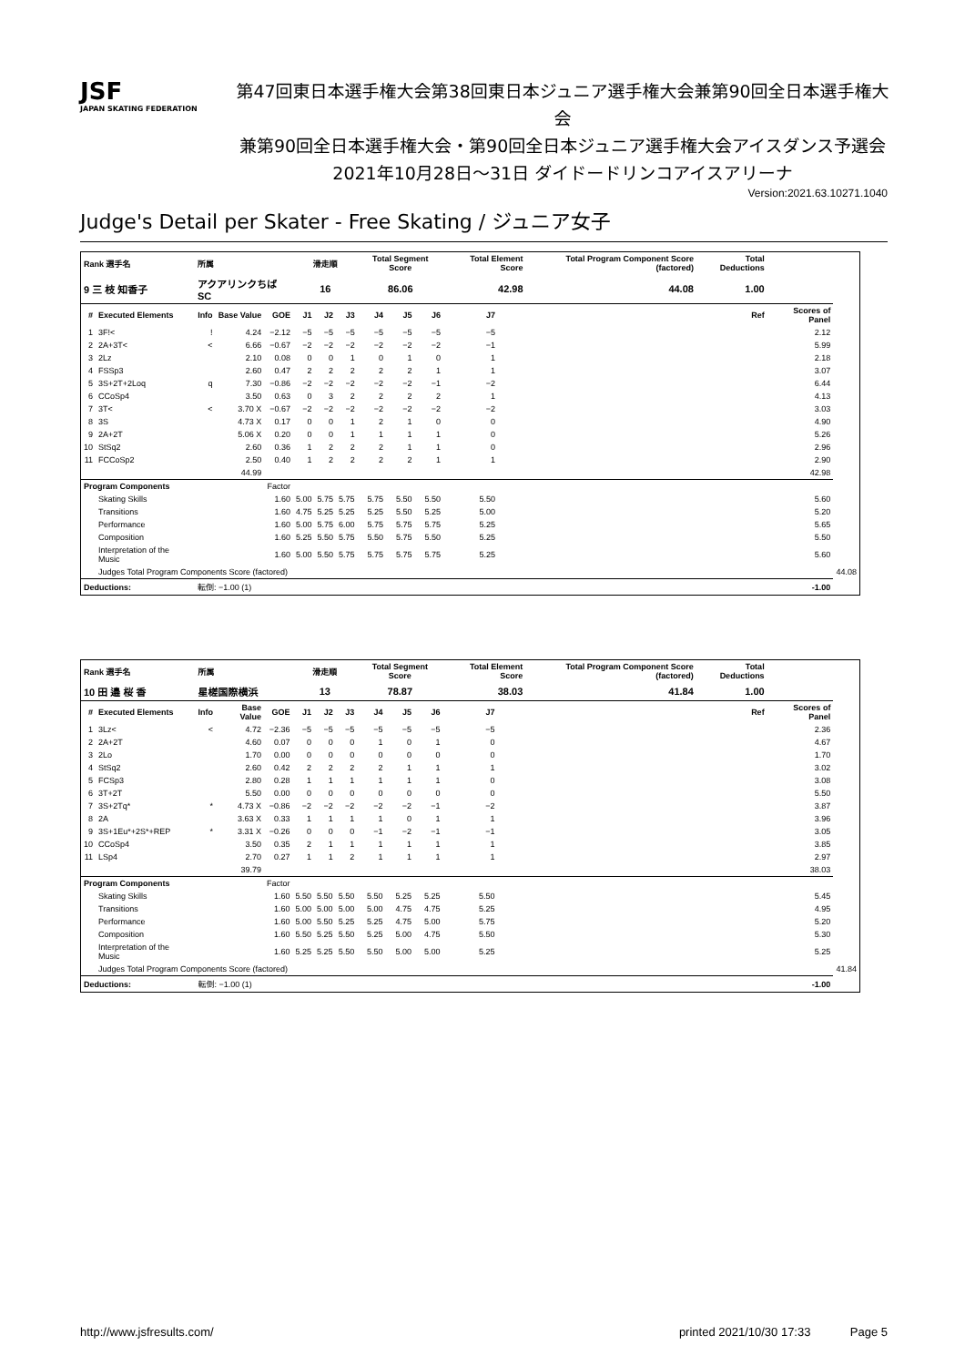JSF
JAPAN SKATING FEDERATION
第47回東日本選手権大会第38回東日本ジュニア選手権大会兼第90回全日本選手権大会
兼第90回全日本選手権大会・第90回全日本ジュニア選手権大会アイスダンス予選会
2021年10月28日～31日 ダイドードリンコアイスアリーナ
Version:2021.63.10271.1040
Judge's Detail per Skater - Free Skating / ジュニア女子
| Rank 選手名 | | 所属 | | | 滑走順 | | | Total Segment Score | | | Total Element Score | | | Total Program Component Score (factored) | | Total Deductions | | |
| --- | --- | --- | --- | --- | --- | --- | --- | --- | --- | --- | --- | --- | --- | --- | --- | --- | --- | --- |
| 9 三 枝 知香子 | | アクアリンクちばSC | | | 16 | | | 86.06 | | | 42.98 | | | 44.08 | | 1.00 | | |
| # | Executed Elements | Info | Base Value | GOE | J1 | J2 | J3 | J4 | J5 | J6 | J7 | | | | | Ref | Scores of Panel | |
| 1 | 3F!< | ! | 4.24 | −2.12 | −5 | −5 | −5 | −5 | −5 | −5 | −5 | | | | | | 2.12 | |
| 2 | 2A+3T< | < | 6.66 | −0.67 | −2 | −2 | −2 | −2 | −2 | −2 | −1 | | | | | | 5.99 | |
| 3 | 2Lz | | 2.10 | 0.08 | 0 | 0 | 1 | 0 | 1 | 0 | 1 | | | | | | 2.18 | |
| 4 | FSSp3 | | 2.60 | 0.47 | 2 | 2 | 2 | 2 | 2 | 1 | 1 | | | | | | 3.07 | |
| 5 | 3S+2T+2Loq | q | 7.30 | −0.86 | −2 | −2 | −2 | −2 | −2 | −1 | −2 | | | | | | 6.44 | |
| 6 | CCoSp4 | | 3.50 | 0.63 | 0 | 3 | 2 | 2 | 2 | 2 | 1 | | | | | | 4.13 | |
| 7 | 3T< | < | 3.70 X | −0.67 | −2 | −2 | −2 | −2 | −2 | −2 | −2 | | | | | | 3.03 | |
| 8 | 3S | | 4.73 X | 0.17 | 0 | 0 | 1 | 2 | 1 | 0 | 0 | | | | | | 4.90 | |
| 9 | 2A+2T | | 5.06 X | 0.20 | 0 | 0 | 1 | 1 | 1 | 1 | 0 | | | | | | 5.26 | |
| 10 | StSq2 | | 2.60 | 0.36 | 1 | 2 | 2 | 2 | 1 | 1 | 0 | | | | | | 2.96 | |
| 11 | FCCoSp2 | | 2.50 | 0.40 | 1 | 2 | 2 | 2 | 2 | 1 | 1 | | | | | | 2.90 | |
| | | | 44.99 | | | | | | | | | | | | | | 42.98 | |
| Program Components | | | | Factor | | | | | | | | | | | | | | |
| | Skating Skills | | | 1.60 | 5.00 | 5.75 | 5.75 | 5.75 | 5.50 | 5.50 | 5.50 | | | | | | 5.60 | |
| | Transitions | | | 1.60 | 4.75 | 5.25 | 5.25 | 5.25 | 5.50 | 5.25 | 5.00 | | | | | | 5.20 | |
| | Performance | | | 1.60 | 5.00 | 5.75 | 6.00 | 5.75 | 5.75 | 5.75 | 5.25 | | | | | | 5.65 | |
| | Composition | | | 1.60 | 5.25 | 5.50 | 5.75 | 5.50 | 5.75 | 5.50 | 5.25 | | | | | | 5.50 | |
| | Interpretation of the Music | | | 1.60 | 5.00 | 5.50 | 5.75 | 5.75 | 5.75 | 5.75 | 5.25 | | | | | | 5.60 | |
| | Judges Total Program Components Score (factored) | | | | | | | | | | | | | | | | | 44.08 |
| Deductions: | | 転倒: −1.00 (1) | | | | | | | | | | | | | | | -1.00 | |
| Rank 選手名 | | 所属 | | | 滑走順 | | | Total Segment Score | | | Total Element Score | | | Total Program Component Score (factored) | | Total Deductions | | |
| --- | --- | --- | --- | --- | --- | --- | --- | --- | --- | --- | --- | --- | --- | --- | --- | --- | --- | --- |
| 10 田 邉 桜 香 | | 星槎国際横浜 | | | 13 | | | 78.87 | | | 38.03 | | | 41.84 | | 1.00 | | |
| # | Executed Elements | Info | Base Value | GOE | J1 | J2 | J3 | J4 | J5 | J6 | J7 | | | | | Ref | Scores of Panel | |
| 1 | 3Lz< | < | 4.72 | −2.36 | −5 | −5 | −5 | −5 | −5 | −5 | −5 | | | | | | 2.36 | |
| 2 | 2A+2T | | 4.60 | 0.07 | 0 | 0 | 0 | 1 | 0 | 1 | 0 | | | | | | 4.67 | |
| 3 | 2Lo | | 1.70 | 0.00 | 0 | 0 | 0 | 0 | 0 | 0 | 0 | | | | | | 1.70 | |
| 4 | StSq2 | | 2.60 | 0.42 | 2 | 2 | 2 | 2 | 1 | 1 | 1 | | | | | | 3.02 | |
| 5 | FCSp3 | | 2.80 | 0.28 | 1 | 1 | 1 | 1 | 1 | 1 | 0 | | | | | | 3.08 | |
| 6 | 3T+2T | | 5.50 | 0.00 | 0 | 0 | 0 | 0 | 0 | 0 | 0 | | | | | | 5.50 | |
| 7 | 3S+2Tq* | * | 4.73 X | −0.86 | −2 | −2 | −2 | −2 | −2 | −1 | −2 | | | | | | 3.87 | |
| 8 | 2A | | 3.63 X | 0.33 | 1 | 1 | 1 | 1 | 0 | 1 | 1 | | | | | | 3.96 | |
| 9 | 3S+1Eu*+2S*+REP | * | 3.31 X | −0.26 | 0 | 0 | 0 | −1 | −2 | −1 | −1 | | | | | | 3.05 | |
| 10 | CCoSp4 | | 3.50 | 0.35 | 2 | 1 | 1 | 1 | 1 | 1 | 1 | | | | | | 3.85 | |
| 11 | LSp4 | | 2.70 | 0.27 | 1 | 1 | 2 | 1 | 1 | 1 | 1 | | | | | | 2.97 | |
| | | | 39.79 | | | | | | | | | | | | | | 38.03 | |
| Program Components | | | | Factor | | | | | | | | | | | | | | |
| | Skating Skills | | | 1.60 | 5.50 | 5.50 | 5.50 | 5.50 | 5.25 | 5.25 | 5.50 | | | | | | 5.45 | |
| | Transitions | | | 1.60 | 5.00 | 5.00 | 5.00 | 5.00 | 4.75 | 4.75 | 5.25 | | | | | | 4.95 | |
| | Performance | | | 1.60 | 5.00 | 5.50 | 5.25 | 5.25 | 4.75 | 5.00 | 5.75 | | | | | | 5.20 | |
| | Composition | | | 1.60 | 5.50 | 5.25 | 5.50 | 5.25 | 5.00 | 4.75 | 5.50 | | | | | | 5.30 | |
| | Interpretation of the Music | | | 1.60 | 5.25 | 5.25 | 5.50 | 5.50 | 5.00 | 5.00 | 5.25 | | | | | | 5.25 | |
| | Judges Total Program Components Score (factored) | | | | | | | | | | | | | | | | | 41.84 |
| Deductions: | | 転倒: −1.00 (1) | | | | | | | | | | | | | | | -1.00 | |
http://www.jsfresults.com/ printed 2021/10/30 17:33 Page 5